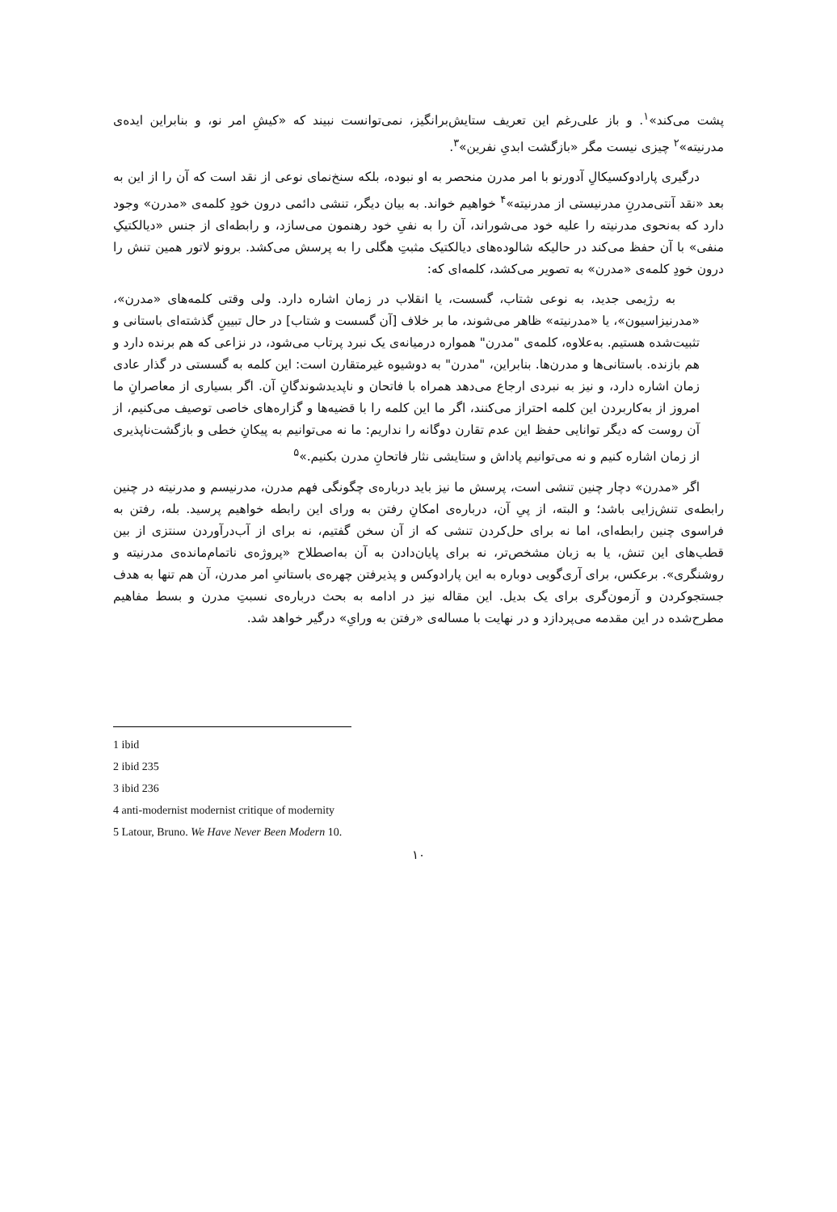پشت می‌کند»<sup>۱</sup>. و باز علی‌رغم این تعریف ستایش‌برانگیز، نمی‌توانست نبیند که «کیشِ امر نو، و بنابراین ایده‌ی مدرنیته»<sup>۲</sup> چیزی نیست مگر «بازگشت ابدیِ نفرین»<sup>۳</sup>.
درگیری پارادوکسیکالِ آدورنو با امر مدرن منحصر به او نبوده، بلکه سنخ‌نمای نوعی از نقد است که آن را از این به بعد «نقد آنتی‌مدرنِ مدرنیستی از مدرنیته»<sup>۴</sup> خواهیم خواند. به بیان دیگر، تنشی دائمی درون خودِ کلمه‌ی «مدرن» وجود دارد که به‌نحوی مدرنیته را علیه خود می‌شوراند، آن را به نفیِ خود رهنمون می‌سازد، و رابطه‌ای از جنس «دیالکتیکِ منفی» با آن حفظ می‌کند در حالیکه شالوده‌های دیالکتیک مثبتِ هگلی را به پرسش می‌کشد. برونو لاتور همین تنش را درون خودِ کلمه‌ی «مدرن» به تصویر می‌کشد، کلمه‌ای که:
به رژیمی جدید، به نوعی شتاب، گسست، یا انقلاب در زمان اشاره دارد. ولی وقتی کلمه‌های «مدرن»، «مدرنیزاسیون»، یا «مدرنیته» ظاهر می‌شوند، ما بر خلاف [آن گسست و شتاب] در حال تبیینِ گذشته‌ای باستانی و تثبیت‌شده هستیم. به‌علاوه، کلمه‌ی "مدرن" همواره درمیانه‌ی یک نبرد پرتاب می‌شود، در نزاعی که هم برنده دارد و هم بازنده. باستانی‌ها و مدرن‌ها. بنابراین، "مدرن" به دوشیوه غیرمتقارن است: این کلمه به گسستی در گذار عادی زمان اشاره دارد، و نیز به نبردی ارجاع می‌دهد همراه با فاتحان و ناپدیدشوندگانِ آن. اگر بسیاری از معاصرانِ ما امروز از به‌کاربردن این کلمه احتراز می‌کنند، اگر ما این کلمه را با قضیه‌ها و گزاره‌های خاصی توصیف می‌کنیم، از آن روست که دیگر توانایی حفظ این عدم تقارن دوگانه را نداریم: ما نه می‌توانیم به پیکانِ خطی و بازگشت‌ناپذیری از زمان اشاره کنیم و نه می‌توانیم پاداش و ستایشی نثار فاتحانِ مدرن بکنیم.»<sup>۵</sup>
اگر «مدرن» دچار چنین تنشی است، پرسش ما نیز باید درباره‌ی چگونگی فهم مدرن، مدرنیسم و مدرنیته در چنین رابطه‌ی تنش‌زایی باشد؛ و البته، از پیِ آن، درباره‌ی امکانِ رفتن به ورای این رابطه خواهیم پرسید. بله، رفتن به فراسوی چنین رابطه‌ای، اما نه برای حل‌کردن تنشی که از آن سخن گفتیم، نه برای از آب‌درآوردن سنتزی از بین قطب‌های این تنش، یا به زبان مشخص‌تر، نه برای پایان‌دادن به آن به‌اصطلاح «پروژه‌ی ناتمام‌مانده‌ی مدرنیته و روشنگری». برعکس، برای آری‌گویی دوباره به این پارادوکس و پذیرفتن چهره‌ی باستانیِ امر مدرن، آن هم تنها به هدف جستجوکردن و آزمون‌گری برای یک بدیل. این مقاله نیز در ادامه به بحث درباره‌ی نسبتِ مدرن و بسط مفاهیم مطرح‌شده در این مقدمه می‌پردازد و در نهایت با مساله‌ی «رفتن به ورایِ» درگیر خواهد شد.
1 ibid
2 ibid 235
3 ibid 236
4 anti-modernist modernist critique of modernity
5 Latour, Bruno. We Have Never Been Modern 10.
۱۰